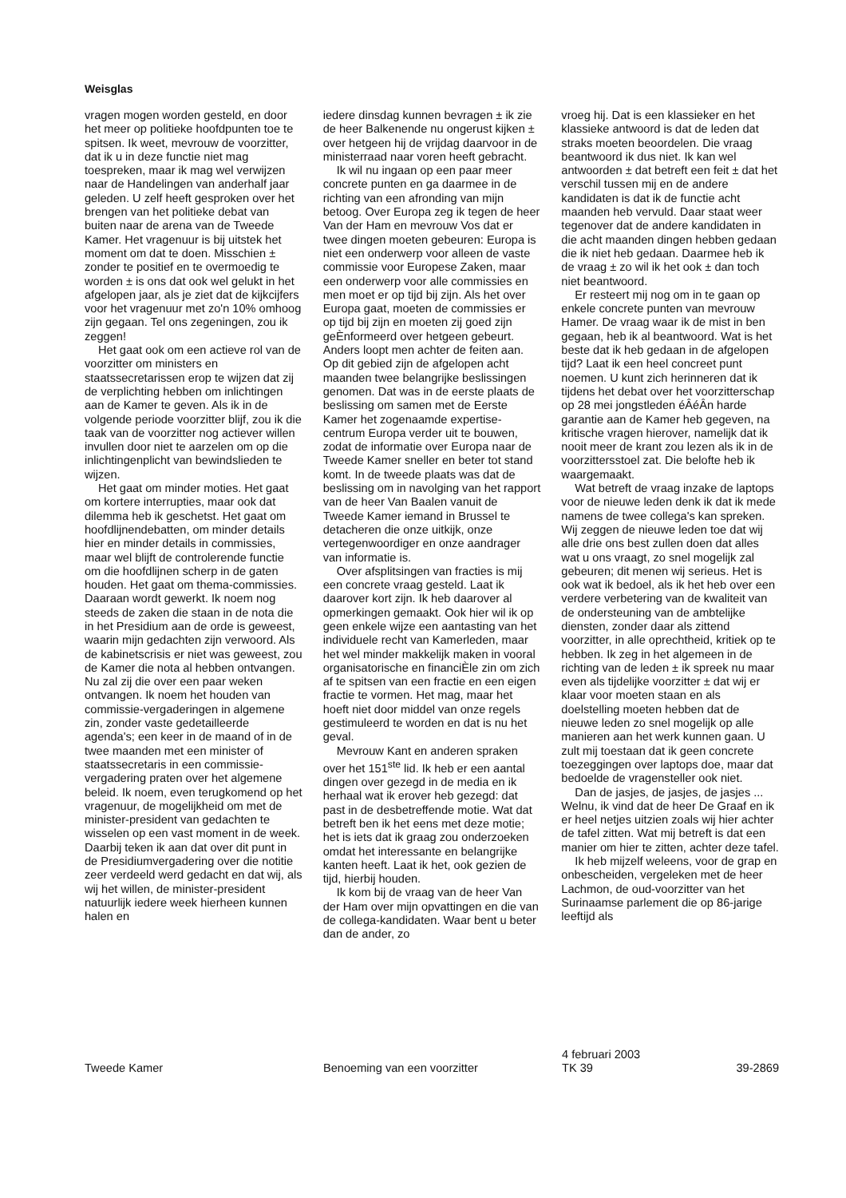Weisglas
vragen mogen worden gesteld, en door het meer op politieke hoofdpunten toe te spitsen. Ik weet, mevrouw de voorzitter, dat ik u in deze functie niet mag toespreken, maar ik mag wel verwijzen naar de Handelingen van anderhalf jaar geleden. U zelf heeft gesproken over het brengen van het politieke debat van buiten naar de arena van de Tweede Kamer. Het vragenuur is bij uitstek het moment om dat te doen. Misschien ± zonder te positief en te overmoedig te worden ± is ons dat ook wel gelukt in het afgelopen jaar, als je ziet dat de kijkcijfers voor het vragenuur met zo'n 10% omhoog zijn gegaan. Tel ons zegeningen, zou ik zeggen!
Het gaat ook om een actieve rol van de voorzitter om ministers en staatssecretarissen erop te wijzen dat zij de verplichting hebben om inlichtingen aan de Kamer te geven. Als ik in de volgende periode voorzitter blijf, zou ik die taak van de voorzitter nog actiever willen invullen door niet te aarzelen om op die inlichtingenplicht van bewindslieden te wijzen.
Het gaat om minder moties. Het gaat om kortere interrupties, maar ook dat dilemma heb ik geschetst. Het gaat om hoofdlijnendebatten, om minder details hier en minder details in commissies, maar wel blijft de controlerende functie om die hoofdlijnen scherp in de gaten houden. Het gaat om thema-commissies. Daaraan wordt gewerkt. Ik noem nog steeds de zaken die staan in de nota die in het Presidium aan de orde is geweest, waarin mijn gedachten zijn verwoord. Als de kabinetscrisis er niet was geweest, zou de Kamer die nota al hebben ontvangen. Nu zal zij die over een paar weken ontvangen. Ik noem het houden van commissie-vergaderingen in algemene zin, zonder vaste gedetailleerde agenda's; een keer in de maand of in de twee maanden met een minister of staatssecretaris in een commissie-vergadering praten over het algemene beleid. Ik noem, even terugkomend op het vragenuur, de mogelijkheid om met de minister-president van gedachten te wisselen op een vast moment in de week. Daarbij teken ik aan dat over dit punt in de Presidiumvergadering over die notitie zeer verdeeld werd gedacht en dat wij, als wij het willen, de minister-president natuurlijk iedere week hierheen kunnen halen en
iedere dinsdag kunnen bevragen ± ik zie de heer Balkenende nu ongerust kijken ± over hetgeen hij de vrijdag daarvoor in de ministerraad naar voren heeft gebracht.
Ik wil nu ingaan op een paar meer concrete punten en ga daarmee in de richting van een afronding van mijn betoog. Over Europa zeg ik tegen de heer Van der Ham en mevrouw Vos dat er twee dingen moeten gebeuren: Europa is niet een onderwerp voor alleen de vaste commissie voor Europese Zaken, maar een onderwerp voor alle commissies en men moet er op tijd bij zijn. Als het over Europa gaat, moeten de commissies er op tijd bij zijn en moeten zij goed zijn geÈnformeerd over hetgeen gebeurt. Anders loopt men achter de feiten aan. Op dit gebied zijn de afgelopen acht maanden twee belangrijke beslissingen genomen. Dat was in de eerste plaats de beslissing om samen met de Eerste Kamer het zogenaamde expertise-centrum Europa verder uit te bouwen, zodat de informatie over Europa naar de Tweede Kamer sneller en beter tot stand komt. In de tweede plaats was dat de beslissing om in navolging van het rapport van de heer Van Baalen vanuit de Tweede Kamer iemand in Brussel te detacheren die onze uitkijk, onze vertegenwoordiger en onze aandrager van informatie is.
Over afsplitsingen van fracties is mij een concrete vraag gesteld. Laat ik daarover kort zijn. Ik heb daarover al opmerkingen gemaakt. Ook hier wil ik op geen enkele wijze een aantasting van het individuele recht van Kamerleden, maar het wel minder makkelijk maken in vooral organisatorische en financiÈle zin om zich af te spitsen van een fractie en een eigen fractie te vormen. Het mag, maar het hoeft niet door middel van onze regels gestimuleerd te worden en dat is nu het geval.
Mevrouw Kant en anderen spraken over het 151<sup>ste</sup> lid. Ik heb er een aantal dingen over gezegd in de media en ik herhaal wat ik erover heb gezegd: dat past in de desbetreffende motie. Wat dat betreft ben ik het eens met deze motie; het is iets dat ik graag zou onderzoeken omdat het interessante en belangrijke kanten heeft. Laat ik het, ook gezien de tijd, hierbij houden.
Ik kom bij de vraag van de heer Van der Ham over mijn opvattingen en die van de collega-kandidaten. Waar bent u beter dan de ander, zo
vroeg hij. Dat is een klassieker en het klassieke antwoord is dat de leden dat straks moeten beoordelen. Die vraag beantwoord ik dus niet. Ik kan wel antwoorden ± dat betreft een feit ± dat het verschil tussen mij en de andere kandidaten is dat ik de functie acht maanden heb vervuld. Daar staat weer tegenover dat de andere kandidaten in die acht maanden dingen hebben gedaan die ik niet heb gedaan. Daarmee heb ik de vraag ± zo wil ik het ook ± dan toch niet beantwoord.
Er resteert mij nog om in te gaan op enkele concrete punten van mevrouw Hamer. De vraag waar ik de mist in ben gegaan, heb ik al beantwoord. Wat is het beste dat ik heb gedaan in de afgelopen tijd? Laat ik een heel concreet punt noemen. U kunt zich herinneren dat ik tijdens het debat over het voorzitterschap op 28 mei jongstleden éÂéÂn harde garantie aan de Kamer heb gegeven, na kritische vragen hierover, namelijk dat ik nooit meer de krant zou lezen als ik in de voorzittersstoel zat. Die belofte heb ik waargemaakt.
Wat betreft de vraag inzake de laptops voor de nieuwe leden denk ik dat ik mede namens de twee collega's kan spreken. Wij zeggen de nieuwe leden toe dat wij alle drie ons best zullen doen dat alles wat u ons vraagt, zo snel mogelijk zal gebeuren; dit menen wij serieus. Het is ook wat ik bedoel, als ik het heb over een verdere verbetering van de kwaliteit van de ondersteuning van de ambtelijke diensten, zonder daar als zittend voorzitter, in alle oprechtheid, kritiek op te hebben. Ik zeg in het algemeen in de richting van de leden ± ik spreek nu maar even als tijdelijke voorzitter ± dat wij er klaar voor moeten staan en als doelstelling moeten hebben dat de nieuwe leden zo snel mogelijk op alle manieren aan het werk kunnen gaan. U zult mij toestaan dat ik geen concrete toezeggingen over laptops doe, maar dat bedoelde de vragensteller ook niet.
Dan de jasjes, de jasjes, de jasjes ... Welnu, ik vind dat de heer De Graaf en ik er heel netjes uitzien zoals wij hier achter de tafel zitten. Wat mij betreft is dat een manier om hier te zitten, achter deze tafel.
Ik heb mijzelf weleens, voor de grap en onbescheiden, vergeleken met de heer Lachmon, de oud-voorzitter van het Surinaamse parlement die op 86-jarige leeftijd als
Tweede Kamer
Benoeming van een voorzitter
4 februari 2003
TK 39
39-2869